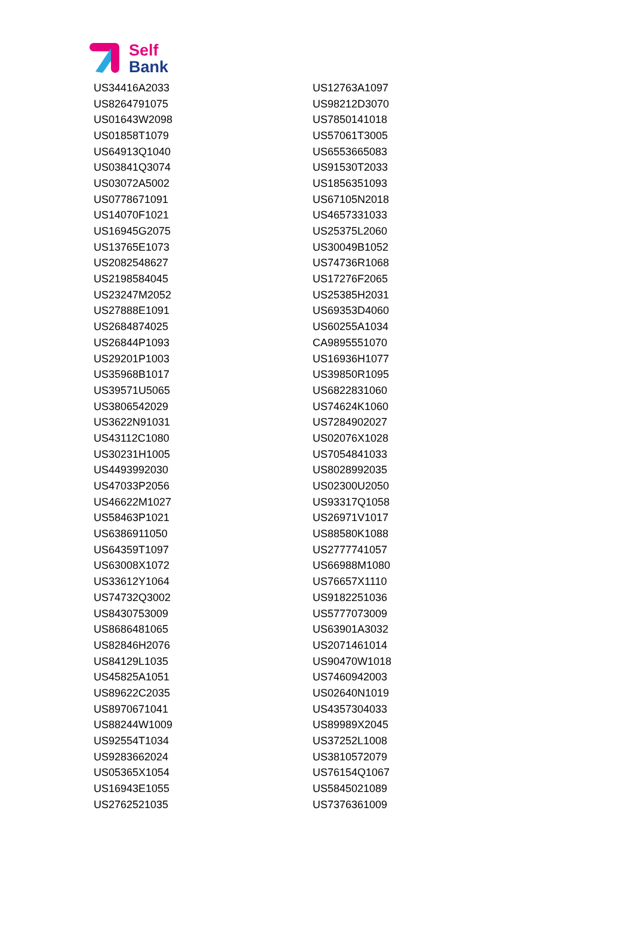Self
Bank
| US34416A2033 | US12763A1097 |
| US8264791075 | US98212D3070 |
| US01643W2098 | US7850141018 |
| US01858T1079 | US57061T3005 |
| US64913Q1040 | US6553665083 |
| US03841Q3074 | US91530T2033 |
| US03072A5002 | US1856351093 |
| US0778671091 | US67105N2018 |
| US14070F1021 | US4657331033 |
| US16945G2075 | US25375L2060 |
| US13765E1073 | US30049B1052 |
| US2082548627 | US74736R1068 |
| US2198584045 | US17276F2065 |
| US23247M2052 | US25385H2031 |
| US27888E1091 | US69353D4060 |
| US2684874025 | US60255A1034 |
| US26844P1093 | CA9895551070 |
| US29201P1003 | US16936H1077 |
| US35968B1017 | US39850R1095 |
| US39571U5065 | US6822831060 |
| US3806542029 | US74624K1060 |
| US3622N91031 | US7284902027 |
| US43112C1080 | US02076X1028 |
| US30231H1005 | US7054841033 |
| US4493992030 | US8028992035 |
| US47033P2056 | US02300U2050 |
| US46622M1027 | US93317Q1058 |
| US58463P1021 | US26971V1017 |
| US6386911050 | US88580K1088 |
| US64359T1097 | US2777741057 |
| US63008X1072 | US66988M1080 |
| US33612Y1064 | US76657X1110 |
| US74732Q3002 | US9182251036 |
| US8430753009 | US5777073009 |
| US8686481065 | US63901A3032 |
| US82846H2076 | US2071461014 |
| US84129L1035 | US90470W1018 |
| US45825A1051 | US7460942003 |
| US89622C2035 | US02640N1019 |
| US8970671041 | US4357304033 |
| US88244W1009 | US89989X2045 |
| US92554T1034 | US37252L1008 |
| US9283662024 | US3810572079 |
| US05365X1054 | US76154Q1067 |
| US16943E1055 | US5845021089 |
| US2762521035 | US7376361009 |